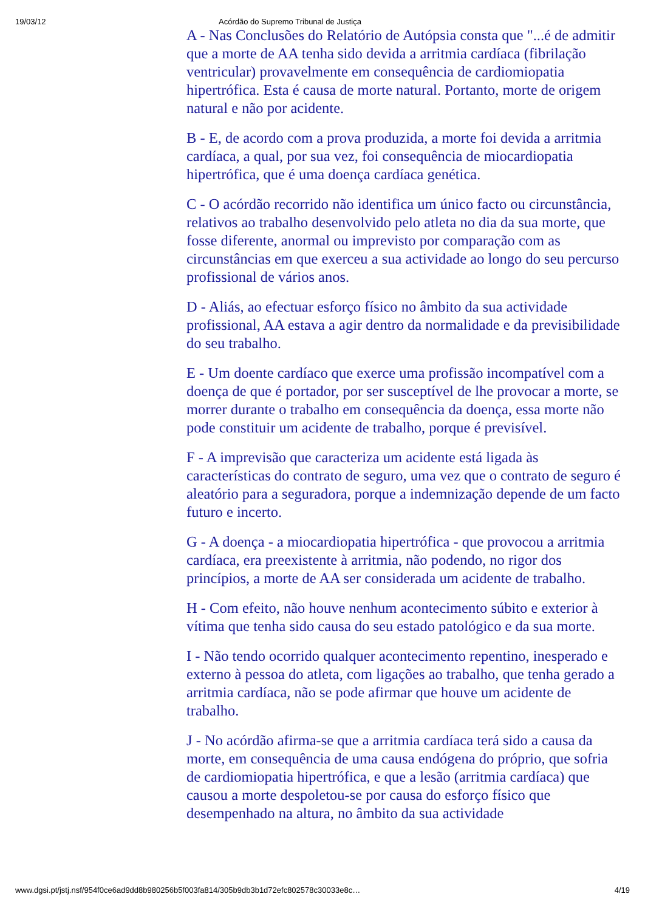19/03/12 Acórdão do Supremo Tribunal de Justiça
A - Nas Conclusões do Relatório de Autópsia consta que "...é de admitir que a morte de AA tenha sido devida a arritmia cardíaca (fibrilação ventricular) provavelmente em consequência de cardiomiopatia hipertrófica. Esta é causa de morte natural. Portanto, morte de origem natural e não por acidente.
B - E, de acordo com a prova produzida, a morte foi devida a arritmia cardíaca, a qual, por sua vez, foi consequência de miocardiopatia hipertrófica, que é uma doença cardíaca genética.
C - O acórdão recorrido não identifica um único facto ou circunstância, relativos ao trabalho desenvolvido pelo atleta no dia da sua morte, que fosse diferente, anormal ou imprevisto por comparação com as circunstâncias em que exerceu a sua actividade ao longo do seu percurso profissional de vários anos.
D - Aliás, ao efectuar esforço físico no âmbito da sua actividade profissional, AA estava a agir dentro da normalidade e da previsibilidade do seu trabalho.
E - Um doente cardíaco que exerce uma profissão incompatível com a doença de que é portador, por ser susceptível de lhe provocar a morte, se morrer durante o trabalho em consequência da doença, essa morte não pode constituir um acidente de trabalho, porque é previsível.
F - A imprevisão que caracteriza um acidente está ligada às características do contrato de seguro, uma vez que o contrato de seguro é aleatório para a seguradora, porque a indemnização depende de um facto futuro e incerto.
G - A doença - a miocardiopatia hipertrófica - que provocou a arritmia cardíaca, era preexistente à arritmia, não podendo, no rigor dos princípios, a morte de AA ser considerada um acidente de trabalho.
H - Com efeito, não houve nenhum acontecimento súbito e exterior à vítima que tenha sido causa do seu estado patológico e da sua morte.
I - Não tendo ocorrido qualquer acontecimento repentino, inesperado e externo à pessoa do atleta, com ligações ao trabalho, que tenha gerado a arritmia cardíaca, não se pode afirmar que houve um acidente de trabalho.
J - No acórdão afirma-se que a arritmia cardíaca terá sido a causa da morte, em consequência de uma causa endógena do próprio, que sofria de cardiomiopatia hipertrófica, e que a lesão (arritmia cardíaca) que causou a morte despoletou-se por causa do esforço físico que desempenhado na altura, no âmbito da sua actividade
www.dgsi.pt/jstj.nsf/954f0ce6ad9dd8b980256b5f003fa814/305b9db3b1d72efc802578c30033e8c… 4/19